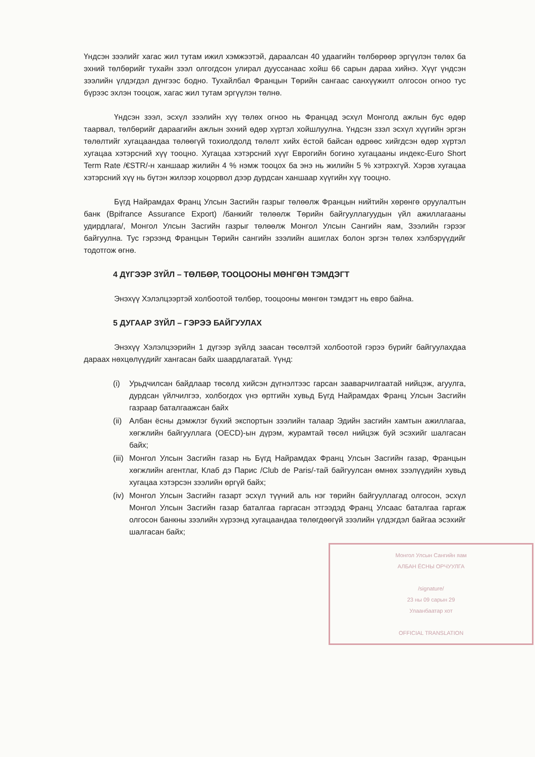Үндсэн зээлийг хагас жил тутам ижил хэмжээтэй, дараалсан 40 удаагийн төлбөрөөр эргүүлэн төлөх ба эхний төлбөрийг тухайн зээл олгогдсон улирал дууссанаас хойш 66 сарын дараа хийнэ. Хүүг үндсэн зээлийн үлдэгдэл дүнгээс бодно. Тухайлбал Францын Төрийн сангаас санхүүжилт олгосон огноо тус бүрээс эхлэн тооцож, хагас жил тутам эргүүлэн төлнө.
Үндсэн зээл, эсхүл зээлийн хүү төлөх огноо нь Францад эсхүл Монголд ажлын бус өдөр таарвал, төлбөрийг дараагийн ажлын эхний өдөр хүртэл хойшлуулна. Үндсэн ззэл эсхүл хүүгийн эргэн төлөлтийг хугацаандаа төлөөгүй тохиолдолд төлөлт хийх ёстой байсан өдрөөс хийгдсэн өдөр хүртэл хугацаа хэтэрсний хүү тооцно. Хугацаа хэтэрсний хүүг Еврогийн богино хугацааны индекс-Euro Short Term Rate /€STR/-н ханшаар жилийн 4 % нэмж тооцох ба энэ нь жилийн 5 % хэтрэхгүй. Хэрэв хугацаа хэтэрсний хүү нь бүтэн жилээр хоцорвол дээр дурдсан ханшаар хүүгийн хүү тооцно.
Бүгд Найрамдах Франц Улсын Засгийн газрыг төлөөлж Францын нийтийн хөрөнгө оруулалтын банк (Bpifrance Assurance Export) /банкийг төлөөлж Төрийн байгууллагуудын үйл ажиллагааны удирдлага/, Монгол Улсын Засгийн газрыг төлөөлж Монгол Улсын Сангийн яам, Зээлийн гэрээг байгуулна. Тус гэрээнд Францын Төрийн сангийн зээлийн ашиглах болон эргэн төлөх хэлбэрүүдийг тодотгож өгнө.
4 ДҮГЭЭР ЗҮЙЛ – ТӨЛБӨР, ТООЦООНЫ МӨНГӨН ТЭМДЭГТ
Энэхүү Хэлэлцээртэй холбоотой төлбөр, тооцооны мөнгөн тэмдэгт нь евро байна.
5 ДУГААР ЗҮЙЛ – ГЭРЭЭ БАЙГУУЛАХ
Энэхүү Хэлэлцээрийн 1 дүгээр зүйлд заасан төсөлтэй холбоотой гэрээ бүрийг байгуулахдаа дараах нөхцөлүүдийг хангасан байх шаардлагатай. Үүнд:
(i) Урьдчилсан байдлаар төсөлд хийсэн дүгнэлтээс гарсан зааварчилгаатай нийцэж, агуулга, дурдсан үйлчилгээ, холбогдох үнэ өртгийн хувьд Бүгд Найрамдах Франц Улсын Засгийн газраар баталгаажсан байх
(ii) Албан ёсны дэмжлэг бүхий экспортын зээлийн талаар Эдийн засгийн хамтын ажиллагаа, хөгжлийн байгууллага (OECD)-ын дүрэм, журамтай төсөл нийцэж буй эсэхийг шалгасан байх;
(iii) Монгол Улсын Засгийн газар нь Бүгд Найрамдах Франц Улсын Засгийн газар, Францын хөгжлийн агентлаг, Клаб дэ Парис /Club de Paris/-тай байгуулсан өмнөх зээлүүдийн хувьд хугацаа хэтэрсэн зээлийн өргүй байх;
(iv) Монгол Улсын Засгийн газарт эсхүл түүний аль нэг төрийн байгууллагад олгосон, эсхүл Монгол Улсын Засгийн газар баталгаа гаргасан этгээдэд Франц Улсаас баталгаа гаргаж олгосон банкны зээлийн хүрээнд хугацаандаа төлөгдөөгүй зээлийн үлдэгдэл байгаа эсэхийг шалгасан байх;
Монгол Улсын Сангийн яам
АЛБАН ЁСНЫ ОРЧУУЛГА
/signature/
23 ны 09 сарын 29
Улаанбаатар хот
OFFICIAL TRANSLATION